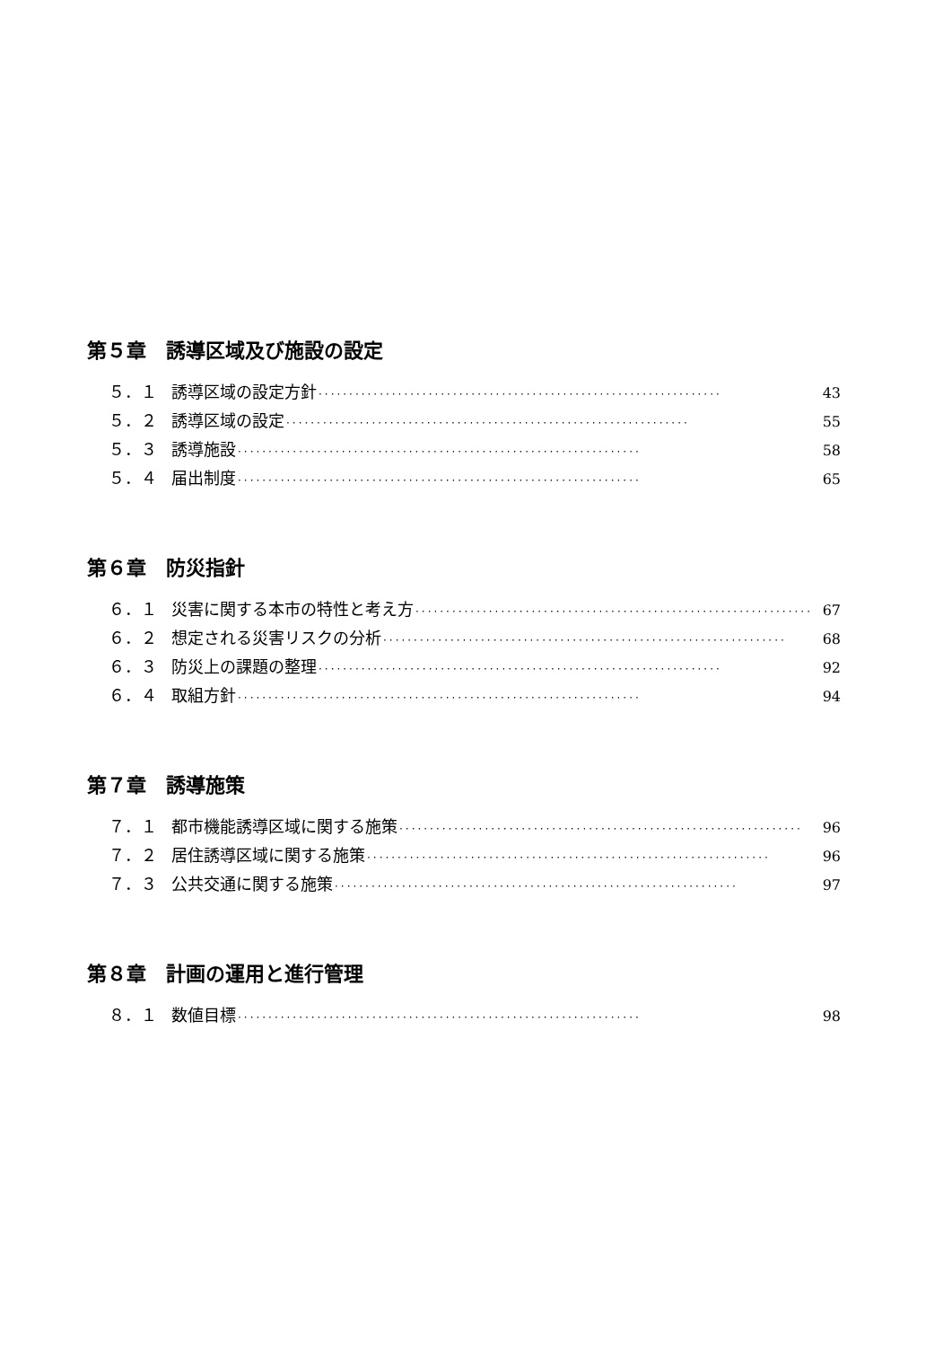第５章　誘導区域及び施設の設定
５．１ 誘導区域の設定方針 ·································································· 43
５．２ 誘導区域の設定 ·································································· 55
５．３ 誘導施設 ·································································· 58
５．４ 届出制度 ·································································· 65
第６章　防災指針
６．１ 災害に関する本市の特性と考え方 ·································································· 67
６．２ 想定される災害リスクの分析 ·································································· 68
６．３ 防災上の課題の整理 ·································································· 92
６．４ 取組方針 ·································································· 94
第７章　誘導施策
７．１ 都市機能誘導区域に関する施策 ·································································· 96
７．２ 居住誘導区域に関する施策 ·································································· 96
７．３ 公共交通に関する施策 ·································································· 97
第８章　計画の運用と進行管理
８．１ 数値目標 ·································································· 98